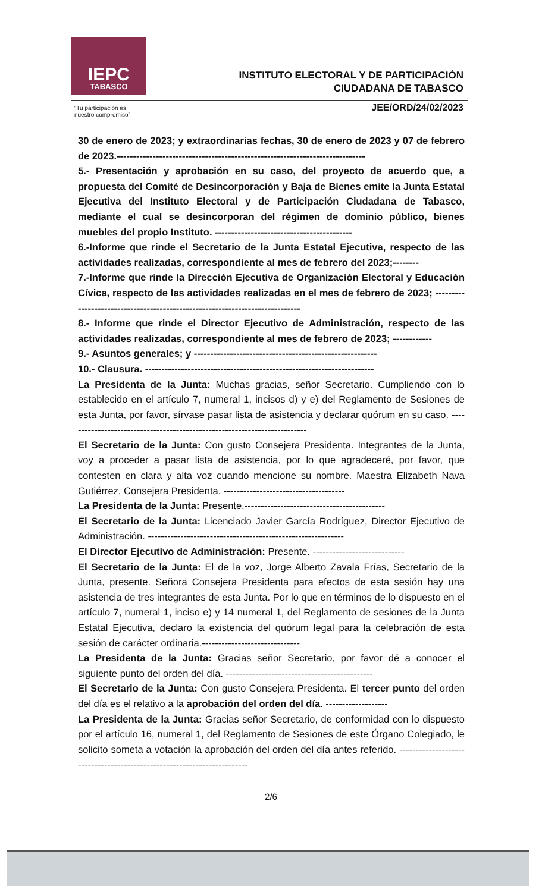IEPC
TABASCO
INSTITUTO ELECTORAL Y DE PARTICIPACIÓN
CIUDADANA DE TABASCO
“Tu participación es
nuestro compromiso”
JEE/ORD/24/02/2023
30 de enero de 2023; y extraordinarias fechas, 30 de enero de 2023 y 07 de febrero de 2023.----------------------------------------------------------------------------
5.- Presentación y aprobación en su caso, del proyecto de acuerdo que, a propuesta del Comité de Desincorporación y Baja de Bienes emite la Junta Estatal Ejecutiva del Instituto Electoral y de Participación Ciudadana de Tabasco, mediante el cual se desincorporan del régimen de dominio público, bienes muebles del propio Instituto. ------------------------------------------
6.-Informe que rinde el Secretario de la Junta Estatal Ejecutiva, respecto de las actividades realizadas, correspondiente al mes de febrero del 2023;--------
7.-Informe que rinde la Dirección Ejecutiva de Organización Electoral y Educación Cívica, respecto de las actividades realizadas en el mes de febrero de 2023; -----------------------------------------------------------------------------
8.- Informe que rinde el Director Ejecutivo de Administración, respecto de las actividades realizadas, correspondiente al mes de febrero de 2023; ------------
9.- Asuntos generales; y --------------------------------------------------------
10.- Clausura. ----------------------------------------------------------------------
La Presidenta de la Junta: Muchas gracias, señor Secretario. Cumpliendo con lo establecido en el artículo 7, numeral 1, incisos d) y e) del Reglamento de Sesiones de esta Junta, por favor, sírvase pasar lista de asistencia y declarar quórum en su caso. --------------------------------------------------------------------------
El Secretario de la Junta: Con gusto Consejera Presidenta. Integrantes de la Junta, voy a proceder a pasar lista de asistencia, por lo que agradeceré, por favor, que contesten en clara y alta voz cuando mencione su nombre. Maestra Elizabeth Nava Gutiérrez, Consejera Presidenta. -------------------------------------
La Presidenta de la Junta: Presente.-------------------------------------------
El Secretario de la Junta: Licenciado Javier García Rodríguez, Director Ejecutivo de Administración. ------------------------------------------------------------
El Director Ejecutivo de Administración: Presente. ----------------------------
El Secretario de la Junta: El de la voz, Jorge Alberto Zavala Frías, Secretario de la Junta, presente. Señora Consejera Presidenta para efectos de esta sesión hay una asistencia de tres integrantes de esta Junta. Por lo que en términos de lo dispuesto en el artículo 7, numeral 1, inciso e) y 14 numeral 1, del Reglamento de sesiones de la Junta Estatal Ejecutiva, declaro la existencia del quórum legal para la celebración de esta sesión de carácter ordinaria.------------------------------
La Presidenta de la Junta: Gracias señor Secretario, por favor dé a conocer el siguiente punto del orden del día. ---------------------------------------------
El Secretario de la Junta: Con gusto Consejera Presidenta. El tercer punto del orden del día es el relativo a la aprobación del orden del día. -------------------
La Presidenta de la Junta: Gracias señor Secretario, de conformidad con lo dispuesto por el artículo 16, numeral 1, del Reglamento de Sesiones de este Órgano Colegiado, le solicito someta a votación la aprobación del orden del día antes referido. ------------------------------------------------------------------------
2/6